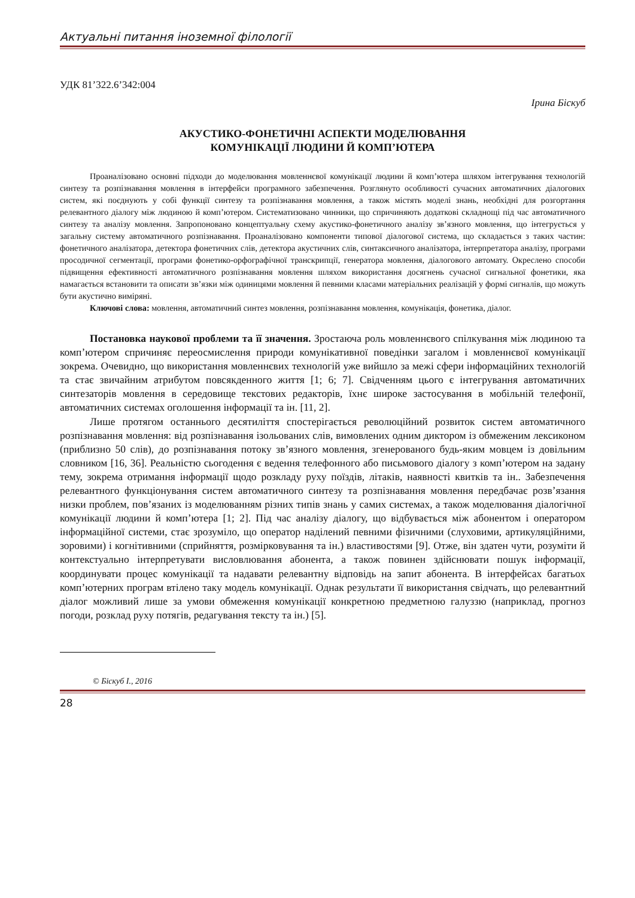Актуальні питання іноземної філології
УДК 81’322.6’342:004
Ірина Біскуб
АКУСТИКО-ФОНЕТИЧНІ АСПЕКТИ МОДЕЛЮВАННЯ
КОМУНІКАЦІЇ ЛЮДИНИ Й КОМП’ЮТЕРА
Проаналізовано основні підходи до моделювання мовленнєвої комунікації людини й комп’ютера шляхом інтегрування технологій синтезу та розпізнавання мовлення в інтерфейси програмного забезпечення. Розглянуто особливості сучасних автоматичних діалогових систем, які поєднують у собі функції синтезу та розпізнавання мовлення, а також містять моделі знань, необхідні для розгортання релевантного діалогу між людиною й комп’ютером. Систематизовано чинники, що спричиняють додаткові складнощі під час автоматичного синтезу та аналізу мовлення. Запропоновано концептуальну схему акустико-фонетичного аналізу зв’язного мовлення, що інтегрується у загальну систему автоматичного розпізнавання. Проаналізовано компоненти типової діалогової система, що складається з таких частин: фонетичного аналізатора, детектора фонетичних слів, детектора акустичних слів, синтаксичного аналізатора, інтерпретатора аналізу, програми просодичної сегментації, програми фонетико-орфографічної транскрипції, генератора мовлення, діалогового автомату. Окреслено способи підвищення ефективності автоматичного розпізнавання мовлення шляхом використання досягнень сучасної сигнальної фонетики, яка намагається встановити та описати зв’язки між одиницями мовлення й певними класами матеріальних реалізацій у формі сигналів, що можуть бути акустично виміряні.
Ключові слова: мовлення, автоматичний синтез мовлення, розпізнавання мовлення, комунікація, фонетика, діалог.
Постановка наукової проблеми та її значення. Зростаюча роль мовленнєвого спілкування між людиною та комп’ютером спричиняє переосмислення природи комунікативної поведінки загалом і мовленнєвої комунікації зокрема. Очевидно, що використання мовленнєвих технологій уже вийшло за межі сфери інформаційних технологій та стає звичайним атрибутом повсякденного життя [1; 6; 7]. Свідченням цього є інтегрування автоматичних синтезаторів мовлення в середовище текстових редакторів, їхнє широке застосування в мобільній телефонії, автоматичних системах оголошення інформації та ін. [11, 2].
Лише протягом останнього десятиліття спостерігається революційний розвиток систем автоматичного розпізнавання мовлення: від розпізнавання ізольованих слів, вимовлених одним диктором із обмеженим лексиконом (приблизно 50 слів), до розпізнавання потоку зв’язного мовлення, згенерованого будь-яким мовцем із довільним словником [16, 36]. Реальністю сьогодення є ведення телефонного або письмового діалогу з комп’ютером на задану тему, зокрема отримання інформації щодо розкладу руху поїздів, літаків, наявності квитків та ін.. Забезпечення релевантного функціонування систем автоматичного синтезу та розпізнавання мовлення передбачає розв’язання низки проблем, пов’язаних із моделюванням різних типів знань у самих системах, а також моделювання діалогічної комунікації людини й комп’ютера [1; 2]. Під час аналізу діалогу, що відбувається між абонентом і оператором інформаційної системи, стає зрозуміло, що оператор наділений певними фізичними (слуховими, артикуляційними, зоровими) і когнітивними (сприйняття, розмірковування та ін.) властивостями [9]. Отже, він здатен чути, розуміти й контекстуально інтерпретувати висловлювання абонента, а також повинен здійснювати пошук інформації, координувати процес комунікації та надавати релевантну відповідь на запит абонента. В інтерфейсах багатьох комп’ютерних програм втілено таку модель комунікації. Однак результати її використання свідчать, що релевантний діалог можливий лише за умови обмеження комунікації конкретною предметною галуззю (наприклад, прогноз погоди, розклад руху потягів, редагування тексту та ін.) [5].
© Біскуб І., 2016
28